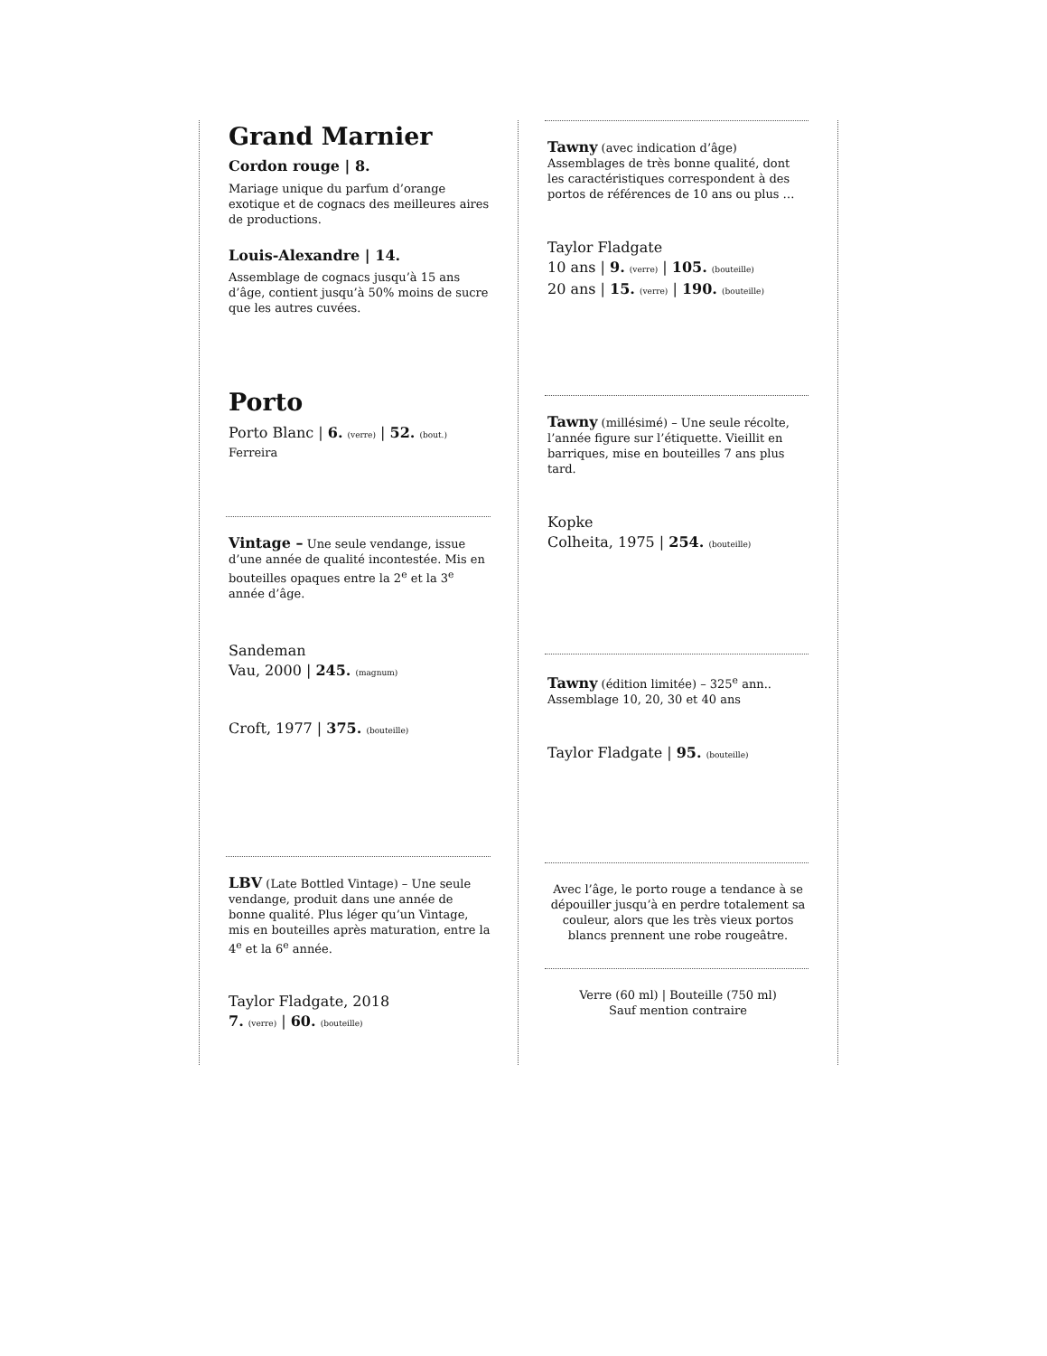Grand Marnier
Cordon rouge | 8.
Mariage unique du parfum d’orange exotique et de cognacs des meilleures aires de productions.
Louis-Alexandre | 14.
Assemblage de cognacs jusqu’à 15 ans d’âge, contient jusqu’à 50% moins de sucre que les autres cuvées.
Porto
Porto Blanc | 6. (verre) | 52. (bout.)
Ferreira
Vintage – Une seule vendange, issue d’une année de qualité incontestée. Mis en bouteilles opaques entre la 2<sup>e</sup> et la 3<sup>e</sup> année d’âge.
Sandeman
Vau, 2000 | 245. (magnum)
Croft, 1977 | 375. (bouteille)
LBV (Late Bottled Vintage) – Une seule vendange, produit dans une année de bonne qualité. Plus léger qu’un Vintage, mis en bouteilles après maturation, entre la 4<sup>e</sup> et la 6<sup>e</sup> année.
Taylor Fladgate, 2018
7. (verre) | 60. (bouteille)
Tawny (avec indication d’âge)
Assemblages de très bonne qualité, dont les caractéristiques correspondent à des portos de références de 10 ans ou plus …
Taylor Fladgate
10 ans | 9. (verre) | 105. (bouteille)
20 ans | 15. (verre) | 190. (bouteille)
Tawny (millésimé) – Une seule récolte, l’année figure sur l’étiquette. Vieillit en barriques, mise en bouteilles 7 ans plus tard.
Kopke
Colheita, 1975 | 254. (bouteille)
Tawny (édition limitée) – 325<sup>e</sup> ann..
Assemblage 10, 20, 30 et 40 ans
Taylor Fladgate | 95. (bouteille)
Avec l’âge, le porto rouge a tendance à se dépouiller jusqu’à en perdre totalement sa couleur, alors que les très vieux portos blancs prennent une robe rougeâtre.
Verre (60 ml) | Bouteille (750 ml)
Sauf mention contraire